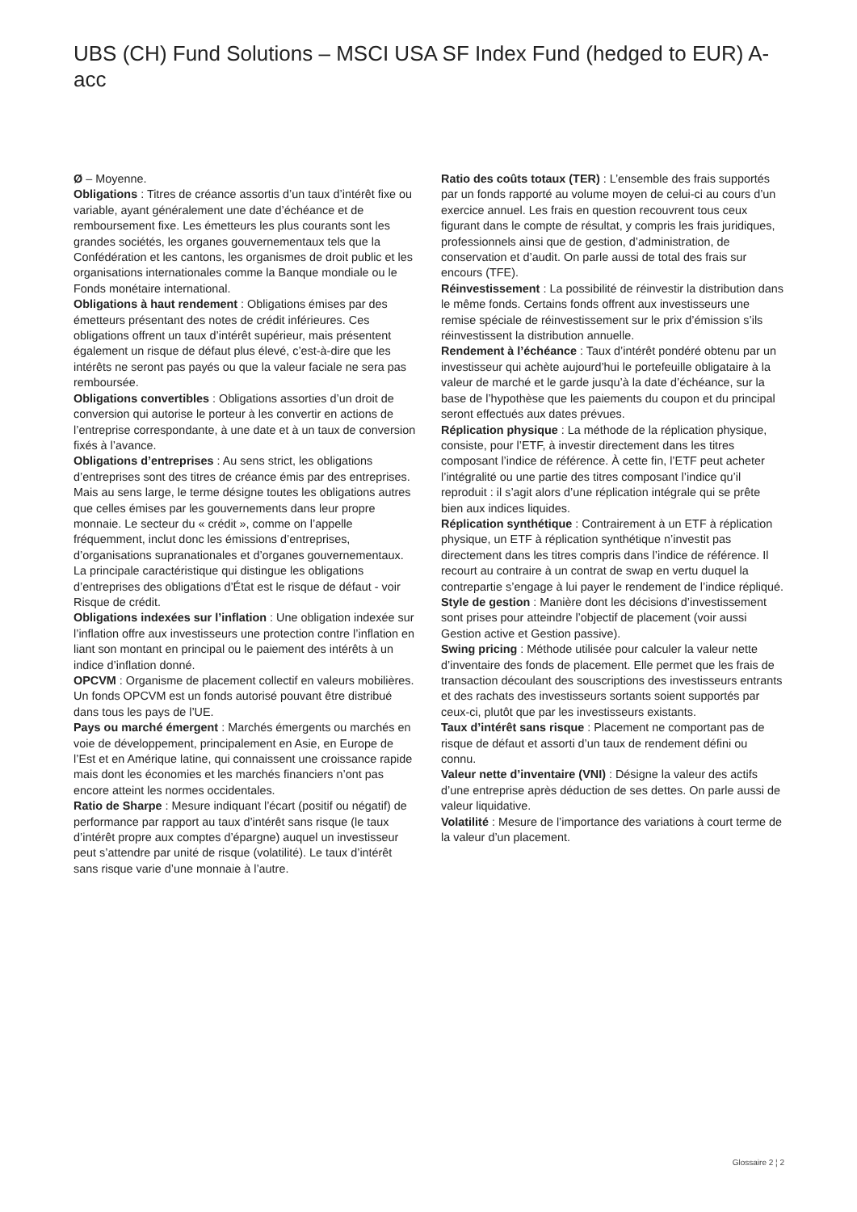UBS (CH) Fund Solutions – MSCI USA SF Index Fund (hedged to EUR) A-acc
Ø – Moyenne.
Obligations : Titres de créance assortis d’un taux d’intérêt fixe ou variable, ayant généralement une date d’échéance et de remboursement fixe. Les émetteurs les plus courants sont les grandes sociétés, les organes gouvernementaux tels que la Confédération et les cantons, les organismes de droit public et les organisations internationales comme la Banque mondiale ou le Fonds monétaire international.
Obligations à haut rendement : Obligations émises par des émetteurs présentant des notes de crédit inférieures. Ces obligations offrent un taux d’intérêt supérieur, mais présentent également un risque de défaut plus élevé, c’est-à-dire que les intérêts ne seront pas payés ou que la valeur faciale ne sera pas remboursée.
Obligations convertibles : Obligations assorties d’un droit de conversion qui autorise le porteur à les convertir en actions de l’entreprise correspondante, à une date et à un taux de conversion fixés à l’avance.
Obligations d’entreprises : Au sens strict, les obligations d’entreprises sont des titres de créance émis par des entreprises. Mais au sens large, le terme désigne toutes les obligations autres que celles émises par les gouvernements dans leur propre monnaie. Le secteur du « crédit », comme on l’appelle fréquemment, inclut donc les émissions d’entreprises, d’organisations supranationales et d’organes gouvernementaux. La principale caractéristique qui distingue les obligations d’entreprises des obligations d’État est le risque de défaut - voir Risque de crédit.
Obligations indexées sur l’inflation : Une obligation indexée sur l’inflation offre aux investisseurs une protection contre l’inflation en liant son montant en principal ou le paiement des intérêts à un indice d’inflation donné.
OPCVM : Organisme de placement collectif en valeurs mobilières. Un fonds OPCVM est un fonds autorisé pouvant être distribué dans tous les pays de l’UE.
Pays ou marché émergent : Marchés émergents ou marchés en voie de développement, principalement en Asie, en Europe de l’Est et en Amérique latine, qui connaissent une croissance rapide mais dont les économies et les marchés financiers n’ont pas encore atteint les normes occidentales.
Ratio de Sharpe : Mesure indiquant l’écart (positif ou négatif) de performance par rapport au taux d’intérêt sans risque (le taux d’intérêt propre aux comptes d’épargne) auquel un investisseur peut s’attendre par unité de risque (volatilité). Le taux d’intérêt sans risque varie d’une monnaie à l’autre.
Ratio des coûts totaux (TER) : L’ensemble des frais supportés par un fonds rapporté au volume moyen de celui-ci au cours d’un exercice annuel. Les frais en question recouvrent tous ceux figurant dans le compte de résultat, y compris les frais juridiques, professionnels ainsi que de gestion, d’administration, de conservation et d’audit. On parle aussi de total des frais sur encours (TFE).
Réinvestissement : La possibilité de réinvestir la distribution dans le même fonds. Certains fonds offrent aux investisseurs une remise spéciale de réinvestissement sur le prix d’émission s’ils réinvestissent la distribution annuelle.
Rendement à l’échéance : Taux d’intérêt pondéré obtenu par un investisseur qui achète aujourd’hui le portefeuille obligataire à la valeur de marché et le garde jusqu’à la date d’échéance, sur la base de l’hypothèse que les paiements du coupon et du principal seront effectués aux dates prévues.
Réplication physique : La méthode de la réplication physique, consiste, pour l’ETF, à investir directement dans les titres composant l’indice de référence. À cette fin, l’ETF peut acheter l’intégralité ou une partie des titres composant l’indice qu’il reproduit : il s’agit alors d’une réplication intégrale qui se prête bien aux indices liquides.
Réplication synthétique : Contrairement à un ETF à réplication physique, un ETF à réplication synthétique n’investit pas directement dans les titres compris dans l’indice de référence. Il recourt au contraire à un contrat de swap en vertu duquel la contrepartie s’engage à lui payer le rendement de l’indice répliqué.
Style de gestion : Manière dont les décisions d’investissement sont prises pour atteindre l’objectif de placement (voir aussi Gestion active et Gestion passive).
Swing pricing : Méthode utilisée pour calculer la valeur nette d’inventaire des fonds de placement. Elle permet que les frais de transaction découlant des souscriptions des investisseurs entrants et des rachats des investisseurs sortants soient supportés par ceux-ci, plutôt que par les investisseurs existants.
Taux d’intérêt sans risque : Placement ne comportant pas de risque de défaut et assorti d’un taux de rendement défini ou connu.
Valeur nette d’inventaire (VNI) : Désigne la valeur des actifs d’une entreprise après déduction de ses dettes. On parle aussi de valeur liquidative.
Volatilité : Mesure de l’importance des variations à court terme de la valeur d’un placement.
Glossaire 2 ¦ 2